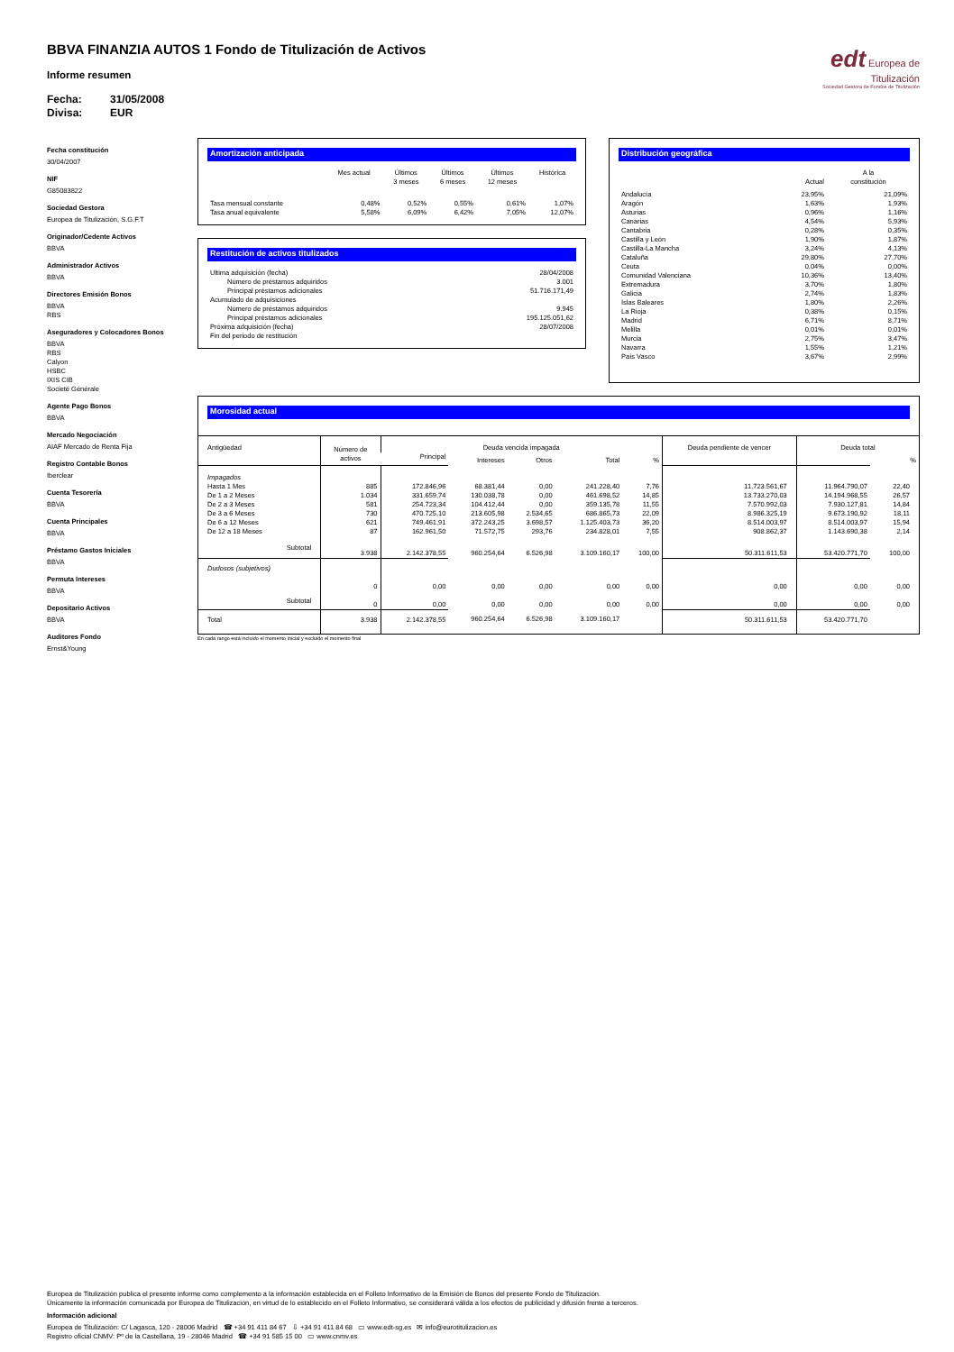BBVA FINANZIA AUTOS 1 Fondo de Titulización de Activos
Informe resumen
Fecha: 31/05/2008
Divisa: EUR
edt Europea de
Titulización
Sociedad Gestora de Fondos de Titulización
Fecha constitución
30/04/2007
NIF
G85083822
Sociedad Gestora
Europea de Titulización, S.G.F.T
Originador/Cedente Activos
BBVA
Administrador Activos
BBVA
Directores Emisión Bonos
BBVA
RBS
Aseguradores y Colocadores Bonos
BBVA
RBS
Calyon
HSBC
IXIS CIB
Societé Générale
Agente Pago Bonos
BBVA
Mercado Negociación
AIAF Mercado de Renta Fija
Registro Contable Bonos
Iberclear
Cuenta Tesorería
BBVA
Cuenta Principales
BBVA
Préstamo Gastos Iniciales
BBVA
Permuta Intereses
BBVA
Depositario Activos
BBVA
Auditores Fondo
Ernst&Young
Amortización anticipada
| | Mes actual | Últimos 3 meses | Últimos 6 meses | Últimos 12 meses | Histórica |
| --- | --- | --- | --- | --- | --- |
| Tasa mensual constante | 0,48% | 0,52% | 0,55% | 0,61% | 1,07% |
| Tasa anual equivalente | 5,58% | 6,09% | 6,42% | 7,05% | 12,07% |
Restitución de activos titulizados
| Ultima adquisición (fecha) | 28/04/2008 |
| Número de préstamos adquiridos | 3.001 |
| Principal préstamos adicionales | 51.716.171,49 |
| Acumulado de adquisiciones | |
| Número de préstamos adquiridos | 9.945 |
| Principal préstamos adicionales | 195.125.051,62 |
| Próxima adquisición (fecha) | 28/07/2008 |
| Fin del periodo de restitución | |
Distribución geográfica
| | Actual | A la constitución |
| --- | --- | --- |
| Andalucía | 23,95% | 21,09% |
| Aragón | 1,63% | 1,93% |
| Asturias | 0,96% | 1,16% |
| Canarias | 4,54% | 5,93% |
| Cantabria | 0,28% | 0,35% |
| Castilla y León | 1,90% | 1,87% |
| Castilla-La Mancha | 3,24% | 4,13% |
| Cataluña | 29,80% | 27,70% |
| Ceuta | 0,04% | 0,00% |
| Comunidad Valenciana | 10,36% | 13,40% |
| Extremadura | 3,70% | 1,80% |
| Galicia | 2,74% | 1,83% |
| Islas Baleares | 1,80% | 2,26% |
| La Rioja | 0,38% | 0,15% |
| Madrid | 6,71% | 8,71% |
| Melilla | 0,01% | 0,01% |
| Murcia | 2,75% | 3,47% |
| Navarra | 1,55% | 1,21% |
| País Vasco | 3,67% | 2,99% |
Morosidad actual
| Antigüedad | Número de activos | Deuda vencida impagada | | | | | Deuda pendiente de vencer | Deuda total | |
| --- | --- | --- | --- | --- | --- | --- | --- | --- | --- |
| | | Principal | Intereses | Otros | Total | % | | | % |
| Impagados Hasta 1 Mes De 1 a 2 Meses De 2 a 3 Meses De 3 a 6 Meses De 6 a 12 Meses De 12 a 18 Meses | 885 1.034 581 730 621 87 | 172.846,96 331.659,74 254.723,34 470.725,10 749.461,91 162.961,50 | 68.381,44 130.038,78 104.412,44 213.605,98 372.243,25 71.572,75 | 0,00 0,00 0,00 2.534,65 3.698,57 293,76 | 241.228,40 461.698,52 359.135,78 686.865,73 1.125.403,73 234.828,01 | 7,76 14,85 11,55 22,09 36,20 7,55 | 11.723.561,67 13.733.270,03 7.570.992,03 8.986.325,19 8.514.003,97 908.862,37 | 11.964.790,07 14.194.968,55 7.930.127,81 9.673.190,92 8.514.003,97 1.143.690,38 | 22,40 26,57 14,84 18,11 15,94 2,14 |
| Subtotal | 3.938 | 2.142.378,55 | 960.254,64 | 6.526,98 | 3.109.160,17 | 100,00 | 50.311.611,53 | 53.420.771,70 | 100,00 |
| Dudosos (subjetivos) | 0 | 0,00 | 0,00 | 0,00 | 0,00 | 0,00 | 0,00 | 0,00 | 0,00 |
| Subtotal | 0 | 0,00 | 0,00 | 0,00 | 0,00 | 0,00 | 0,00 | 0,00 | 0,00 |
| Total | 3.938 | 2.142.378,55 | 960.254,64 | 6.526,98 | 3.109.160,17 | | 50.311.611,53 | 53.420.771,70 | |
En cada rango está incluido el momento inicial y excluido el momento final
Europea de Titulización publica el presente informe como complemento a la información establecida en el Folleto Informativo de la Emisión de Bonos del presente Fondo de Titulización.
Únicamente la información comunicada por Europea de Titulización, en virtud de lo establecido en el Folleto Informativo, se considerará válida a los efectos de publicidad y difusión frente a terceros.
Información adicional
Europea de Titulización: C/ Lagasca, 120 - 28006 Madrid ☎ +34 91 411 84 67 ⇩ +34 91 411 84 68 ▭ www.edt-sg.es ✉ info@eurotitulizacion.es
Registro oficial CNMV: Pº de la Castellana, 19 - 28046 Madrid ☎ +34 91 585 15 00 ▭ www.cnmv.es